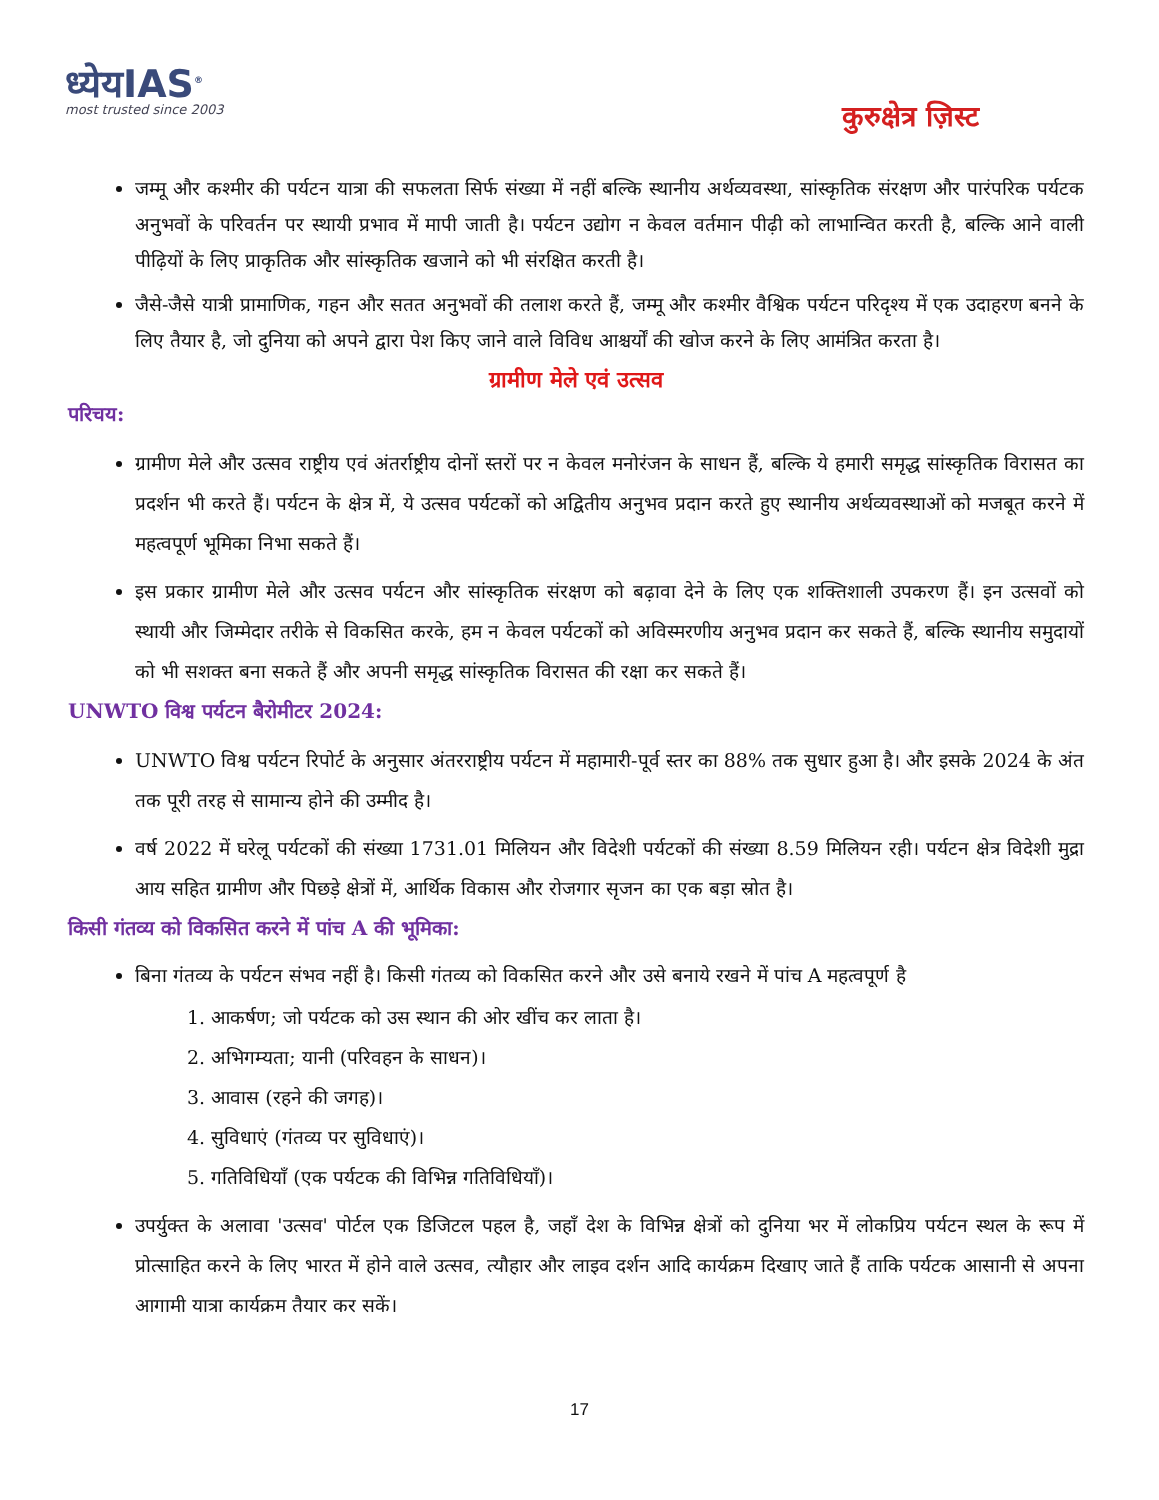ध्येयIAS<sup>®</sup>
most trusted since 2003
कुरुक्षेत्र ज़िस्ट
जम्मू और कश्मीर की पर्यटन यात्रा की सफलता सिर्फ संख्या में नहीं बल्कि स्थानीय अर्थव्यवस्था, सांस्कृतिक संरक्षण और पारंपरिक पर्यटक अनुभवों के परिवर्तन पर स्थायी प्रभाव में मापी जाती है। पर्यटन उद्योग न केवल वर्तमान पीढ़ी को लाभान्वित करती है, बल्कि आने वाली पीढ़ियों के लिए प्राकृतिक और सांस्कृतिक खजाने को भी संरक्षित करती है।
जैसे-जैसे यात्री प्रामाणिक, गहन और सतत अनुभवों की तलाश करते हैं, जम्मू और कश्मीर वैश्विक पर्यटन परिदृश्य में एक उदाहरण बनने के लिए तैयार है, जो दुनिया को अपने द्वारा पेश किए जाने वाले विविध आश्चर्यों की खोज करने के लिए आमंत्रित करता है।
ग्रामीण मेले एवं उत्सव
परिचय:
ग्रामीण मेले और उत्सव राष्ट्रीय एवं अंतर्राष्ट्रीय दोनों स्तरों पर न केवल मनोरंजन के साधन हैं, बल्कि ये हमारी समृद्ध सांस्कृतिक विरासत का प्रदर्शन भी करते हैं। पर्यटन के क्षेत्र में, ये उत्सव पर्यटकों को अद्वितीय अनुभव प्रदान करते हुए स्थानीय अर्थव्यवस्थाओं को मजबूत करने में महत्वपूर्ण भूमिका निभा सकते हैं।
इस प्रकार ग्रामीण मेले और उत्सव पर्यटन और सांस्कृतिक संरक्षण को बढ़ावा देने के लिए एक शक्तिशाली उपकरण हैं। इन उत्सवों को स्थायी और जिम्मेदार तरीके से विकसित करके, हम न केवल पर्यटकों को अविस्मरणीय अनुभव प्रदान कर सकते हैं, बल्कि स्थानीय समुदायों को भी सशक्त बना सकते हैं और अपनी समृद्ध सांस्कृतिक विरासत की रक्षा कर सकते हैं।
UNWTO विश्व पर्यटन बैरोमीटर 2024:
UNWTO विश्व पर्यटन रिपोर्ट के अनुसार अंतरराष्ट्रीय पर्यटन में महामारी-पूर्व स्तर का 88% तक सुधार हुआ है। और इसके 2024 के अंत तक पूरी तरह से सामान्य होने की उम्मीद है।
वर्ष 2022 में घरेलू पर्यटकों की संख्या 1731.01 मिलियन और विदेशी पर्यटकों की संख्या 8.59 मिलियन रही। पर्यटन क्षेत्र विदेशी मुद्रा आय सहित ग्रामीण और पिछड़े क्षेत्रों में, आर्थिक विकास और रोजगार सृजन का एक बड़ा स्रोत है।
किसी गंतव्य को विकसित करने में पांच A की भूमिका:
बिना गंतव्य के पर्यटन संभव नहीं है। किसी गंतव्य को विकसित करने और उसे बनाये रखने में पांच A महत्वपूर्ण है
1. आकर्षण; जो पर्यटक को उस स्थान की ओर खींच कर लाता है।
2. अभिगम्यता; यानी (परिवहन के साधन)।
3. आवास (रहने की जगह)।
4. सुविधाएं (गंतव्य पर सुविधाएं)।
5. गतिविधियाँ (एक पर्यटक की विभिन्न गतिविधियाँ)।
उपर्युक्त के अलावा 'उत्सव' पोर्टल एक डिजिटल पहल है, जहाँ देश के विभिन्न क्षेत्रों को दुनिया भर में लोकप्रिय पर्यटन स्थल के रूप में प्रोत्साहित करने के लिए भारत में होने वाले उत्सव, त्यौहार और लाइव दर्शन आदि कार्यक्रम दिखाए जाते हैं ताकि पर्यटक आसानी से अपना आगामी यात्रा कार्यक्रम तैयार कर सकें।
17